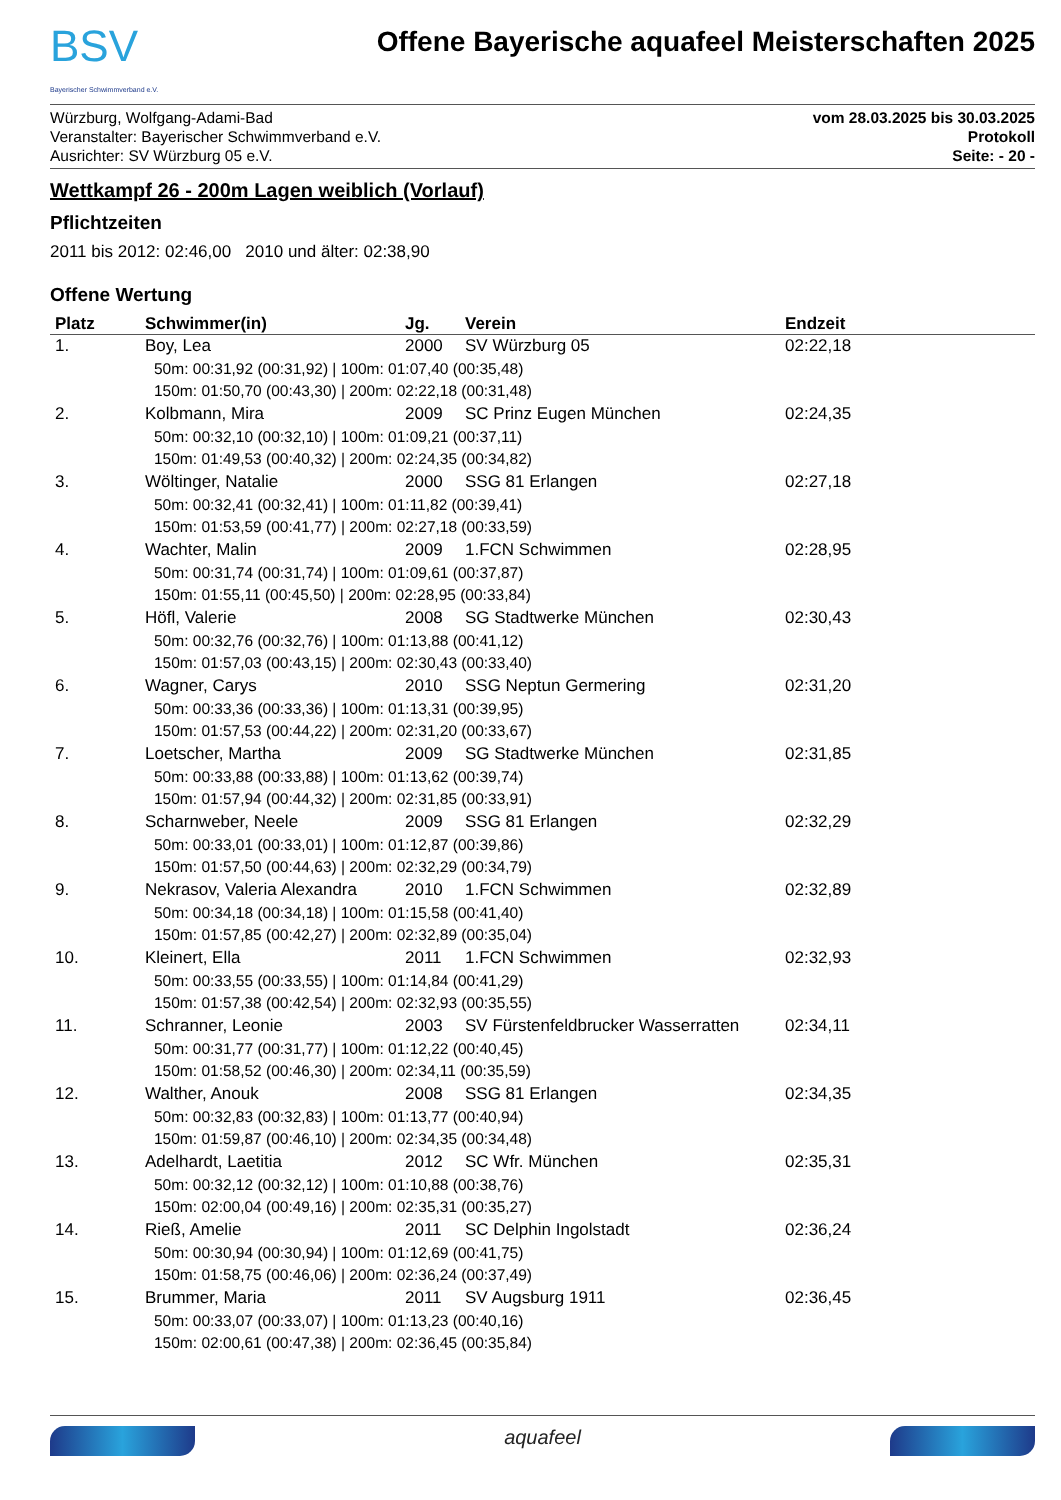BSV
Bayerischer Schwimmverband e.V.
Offene Bayerische aquafeel Meisterschaften 2025
Würzburg, Wolfgang-Adami-Bad
Veranstalter: Bayerischer Schwimmverband e.V.
Ausrichter: SV Würzburg 05 e.V.
vom 28.03.2025 bis 30.03.2025
Protokoll
Seite: - 20 -
Wettkampf 26 - 200m Lagen weiblich (Vorlauf)
Pflichtzeiten
2011 bis 2012: 02:46,00 2010 und älter: 02:38,90
Offene Wertung
| Platz | Schwimmer(in) | Jg. | Verein | Endzeit |
| --- | --- | --- | --- | --- |
| 1. | Boy, Lea | 2000 | SV Würzburg 05 | 02:22,18 |
| | 50m: 00:31,92 (00:31,92) / 100m: 01:07,40 (00:35,48) 150m: 01:50,70 (00:43,30) / 200m: 02:22,18 (00:31,48) | | | |
| 2. | Kolbmann, Mira | 2009 | SC Prinz Eugen München | 02:24,35 |
| | 50m: 00:32,10 (00:32,10) / 100m: 01:09,21 (00:37,11) 150m: 01:49,53 (00:40,32) / 200m: 02:24,35 (00:34,82) | | | |
| 3. | Wöltinger, Natalie | 2000 | SSG 81 Erlangen | 02:27,18 |
| | 50m: 00:32,41 (00:32,41) / 100m: 01:11,82 (00:39,41) 150m: 01:53,59 (00:41,77) / 200m: 02:27,18 (00:33,59) | | | |
| 4. | Wachter, Malin | 2009 | 1.FCN Schwimmen | 02:28,95 |
| | 50m: 00:31,74 (00:31,74) / 100m: 01:09,61 (00:37,87) 150m: 01:55,11 (00:45,50) / 200m: 02:28,95 (00:33,84) | | | |
| 5. | Höfl, Valerie | 2008 | SG Stadtwerke München | 02:30,43 |
| | 50m: 00:32,76 (00:32,76) / 100m: 01:13,88 (00:41,12) 150m: 01:57,03 (00:43,15) / 200m: 02:30,43 (00:33,40) | | | |
| 6. | Wagner, Carys | 2010 | SSG Neptun Germering | 02:31,20 |
| | 50m: 00:33,36 (00:33,36) / 100m: 01:13,31 (00:39,95) 150m: 01:57,53 (00:44,22) / 200m: 02:31,20 (00:33,67) | | | |
| 7. | Loetscher, Martha | 2009 | SG Stadtwerke München | 02:31,85 |
| | 50m: 00:33,88 (00:33,88) / 100m: 01:13,62 (00:39,74) 150m: 01:57,94 (00:44,32) / 200m: 02:31,85 (00:33,91) | | | |
| 8. | Scharnweber, Neele | 2009 | SSG 81 Erlangen | 02:32,29 |
| | 50m: 00:33,01 (00:33,01) / 100m: 01:12,87 (00:39,86) 150m: 01:57,50 (00:44,63) / 200m: 02:32,29 (00:34,79) | | | |
| 9. | Nekrasov, Valeria Alexandra | 2010 | 1.FCN Schwimmen | 02:32,89 |
| | 50m: 00:34,18 (00:34,18) / 100m: 01:15,58 (00:41,40) 150m: 01:57,85 (00:42,27) / 200m: 02:32,89 (00:35,04) | | | |
| 10. | Kleinert, Ella | 2011 | 1.FCN Schwimmen | 02:32,93 |
| | 50m: 00:33,55 (00:33,55) / 100m: 01:14,84 (00:41,29) 150m: 01:57,38 (00:42,54) / 200m: 02:32,93 (00:35,55) | | | |
| 11. | Schranner, Leonie | 2003 | SV Fürstenfeldbrucker Wasserratten | 02:34,11 |
| | 50m: 00:31,77 (00:31,77) / 100m: 01:12,22 (00:40,45) 150m: 01:58,52 (00:46,30) / 200m: 02:34,11 (00:35,59) | | | |
| 12. | Walther, Anouk | 2008 | SSG 81 Erlangen | 02:34,35 |
| | 50m: 00:32,83 (00:32,83) / 100m: 01:13,77 (00:40,94) 150m: 01:59,87 (00:46,10) / 200m: 02:34,35 (00:34,48) | | | |
| 13. | Adelhardt, Laetitia | 2012 | SC Wfr. München | 02:35,31 |
| | 50m: 00:32,12 (00:32,12) / 100m: 01:10,88 (00:38,76) 150m: 02:00,04 (00:49,16) / 200m: 02:35,31 (00:35,27) | | | |
| 14. | Rieß, Amelie | 2011 | SC Delphin Ingolstadt | 02:36,24 |
| | 50m: 00:30,94 (00:30,94) / 100m: 01:12,69 (00:41,75) 150m: 01:58,75 (00:46,06) / 200m: 02:36,24 (00:37,49) | | | |
| 15. | Brummer, Maria | 2011 | SV Augsburg 1911 | 02:36,45 |
| | 50m: 00:33,07 (00:33,07) / 100m: 01:13,23 (00:40,16) 150m: 02:00,61 (00:47,38) / 200m: 02:36,45 (00:35,84) | | | |
aquafeel